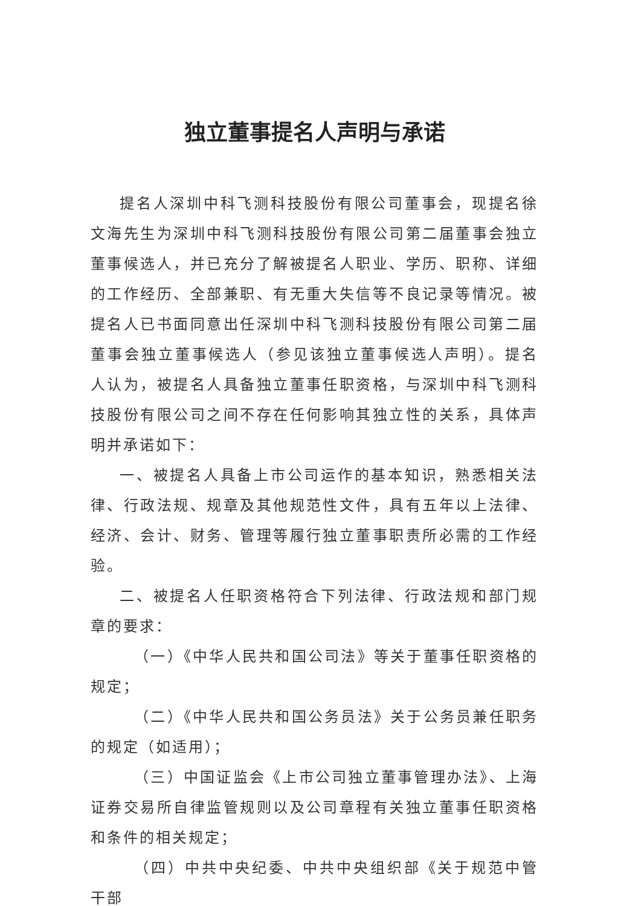独立董事提名人声明与承诺
提名人深圳中科飞测科技股份有限公司董事会，现提名徐文海先生为深圳中科飞测科技股份有限公司第二届董事会独立董事候选人，并已充分了解被提名人职业、学历、职称、详细的工作经历、全部兼职、有无重大失信等不良记录等情况。被提名人已书面同意出任深圳中科飞测科技股份有限公司第二届董事会独立董事候选人（参见该独立董事候选人声明）。提名人认为，被提名人具备独立董事任职资格，与深圳中科飞测科技股份有限公司之间不存在任何影响其独立性的关系，具体声明并承诺如下：
一、被提名人具备上市公司运作的基本知识，熟悉相关法律、行政法规、规章及其他规范性文件，具有五年以上法律、经济、会计、财务、管理等履行独立董事职责所必需的工作经验。
二、被提名人任职资格符合下列法律、行政法规和部门规章的要求：
（一）《中华人民共和国公司法》等关于董事任职资格的规定；
（二）《中华人民共和国公务员法》关于公务员兼任职务的规定（如适用）；
（三）中国证监会《上市公司独立董事管理办法》、上海证券交易所自律监管规则以及公司章程有关独立董事任职资格和条件的相关规定；
（四）中共中央纪委、中共中央组织部《关于规范中管干部